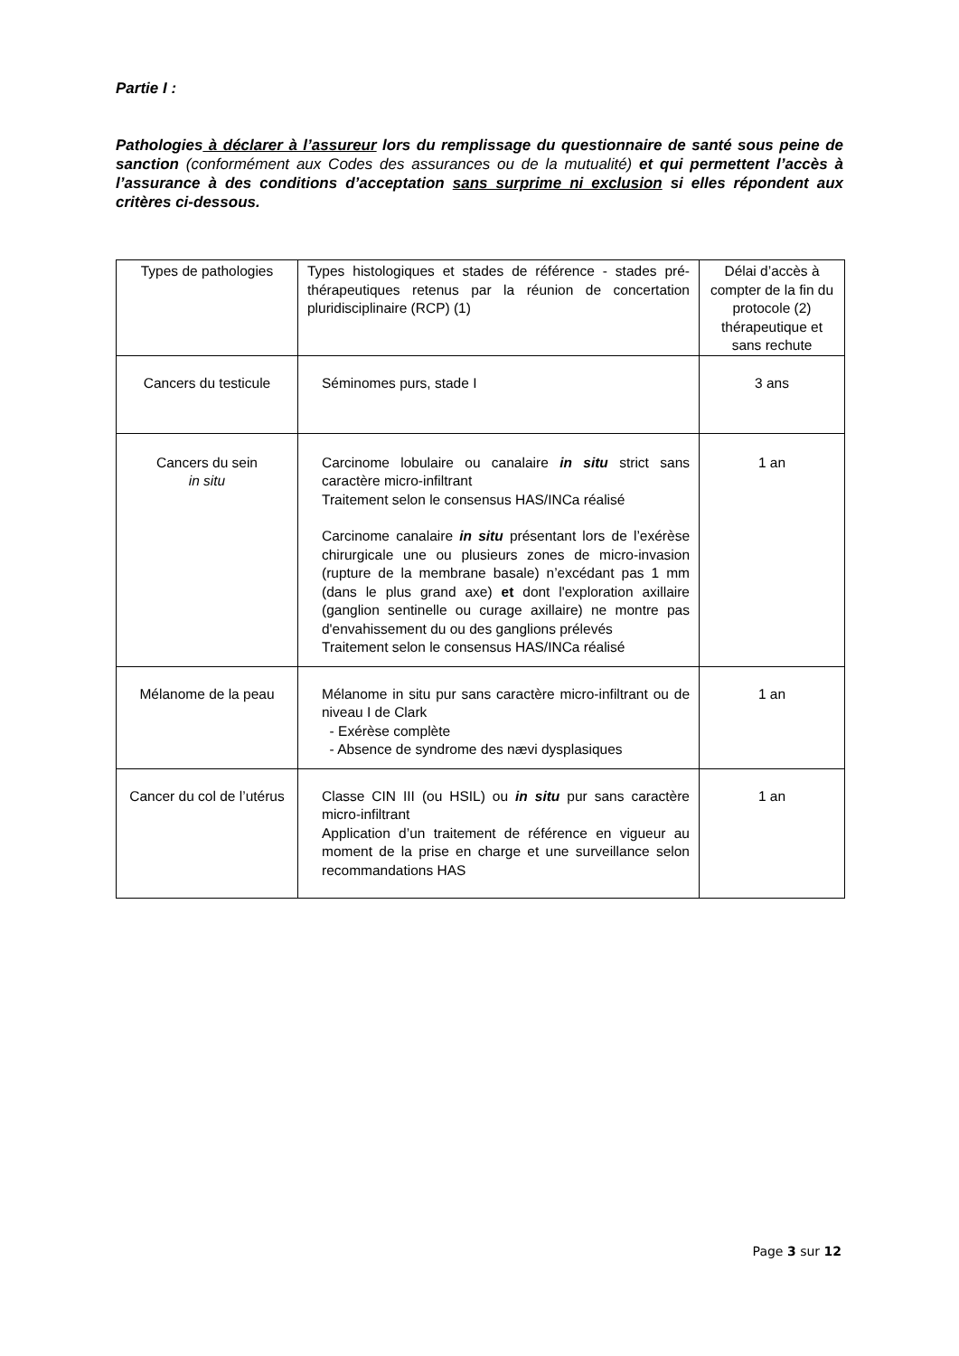Partie I :
Pathologies à déclarer à l’assureur lors du remplissage du questionnaire de santé sous peine de sanction (conformément aux Codes des assurances ou de la mutualité) et qui permettent l’accès à l’assurance à des conditions d’acceptation sans surprime ni exclusion si elles répondent aux critères ci-dessous.
| Types de pathologies | Types histologiques et stades de référence - stades pré-thérapeutiques retenus par la réunion de concertation pluridisciplinaire (RCP) (1) | Délai d’accès à compter de la fin du protocole (2) thérapeutique et sans rechute |
| Cancers du testicule | Séminomes purs, stade I | 3 ans |
| Cancers du sein in situ | Carcinome lobulaire ou canalaire in situ strict sans caractère micro-infiltrant Traitement selon le consensus HAS/INCa réalisé Carcinome canalaire in situ présentant lors de l’exérèse chirurgicale une ou plusieurs zones de micro-invasion (rupture de la membrane basale) n’excédant pas 1 mm (dans le plus grand axe) et dont l'exploration axillaire (ganglion sentinelle ou curage axillaire) ne montre pas d'envahissement du ou des ganglions prélevés Traitement selon le consensus HAS/INCa réalisé | 1 an |
| Mélanome de la peau | Mélanome in situ pur sans caractère micro-infiltrant ou de niveau I de Clark - Exérèse complète - Absence de syndrome des nævi dysplasiques | 1 an |
| Cancer du col de l’utérus | Classe CIN III (ou HSIL) ou in situ pur sans caractère micro-infiltrant Application d’un traitement de référence en vigueur au moment de la prise en charge et une surveillance selon recommandations HAS | 1 an |
Page 3 sur 12